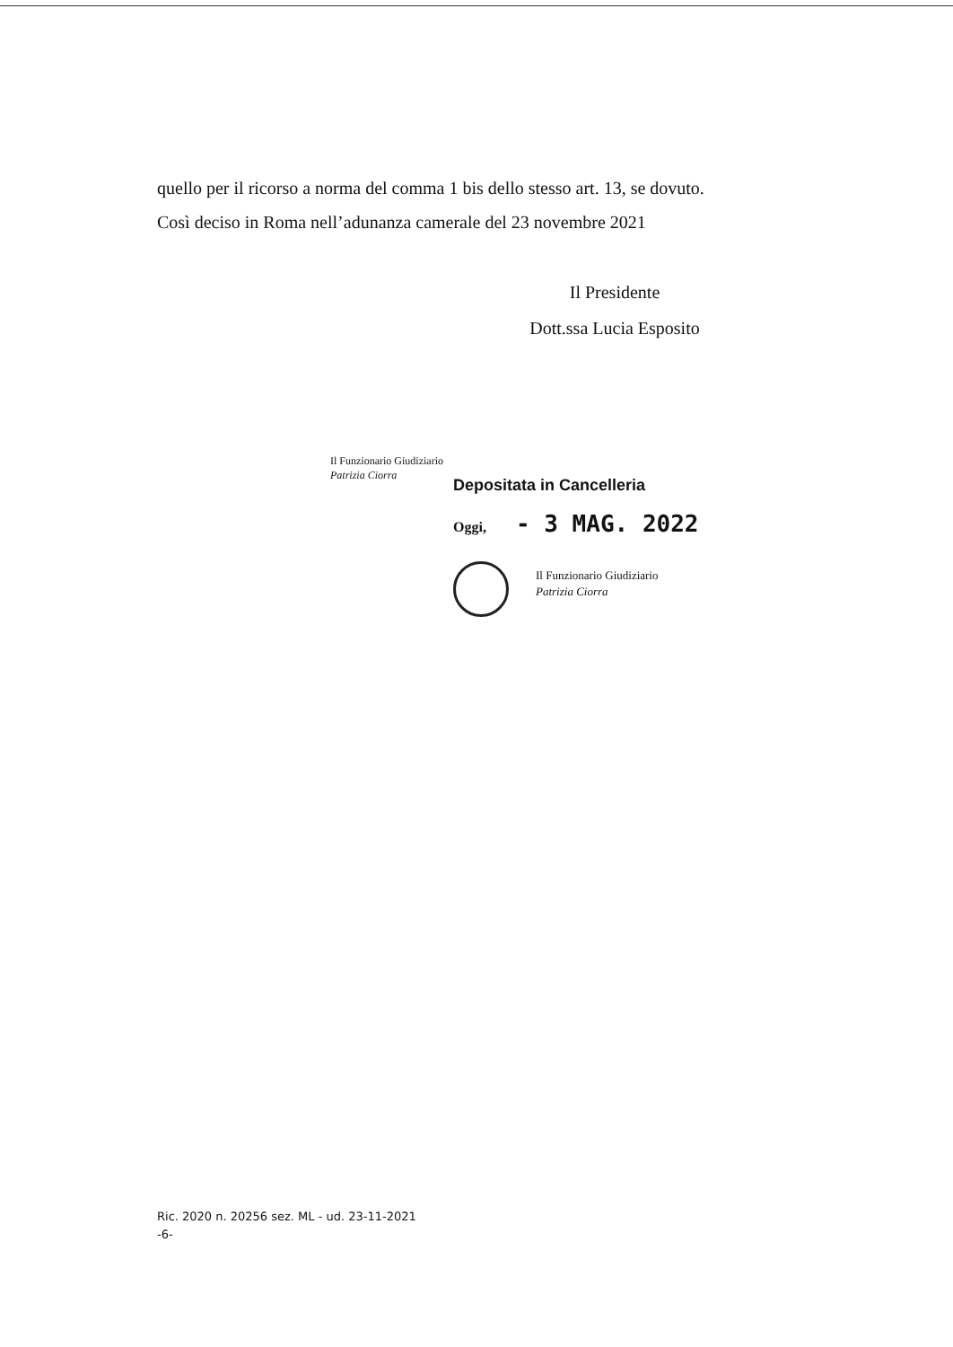quello per il ricorso a norma del comma 1 bis dello stesso art. 13, se dovuto.
Così deciso in Roma nell’adunanza camerale del 23 novembre 2021
Il Presidente
Dott.ssa Lucia Esposito
Il Funzionario Giudiziario
Patrizia Ciorra
Depositata in Cancelleria
Oggi, - 3 MAG. 2022
Il Funzionario Giudiziario
Patrizia Ciorra
Ric. 2020 n. 20256 sez. ML - ud. 23-11-2021
-6-